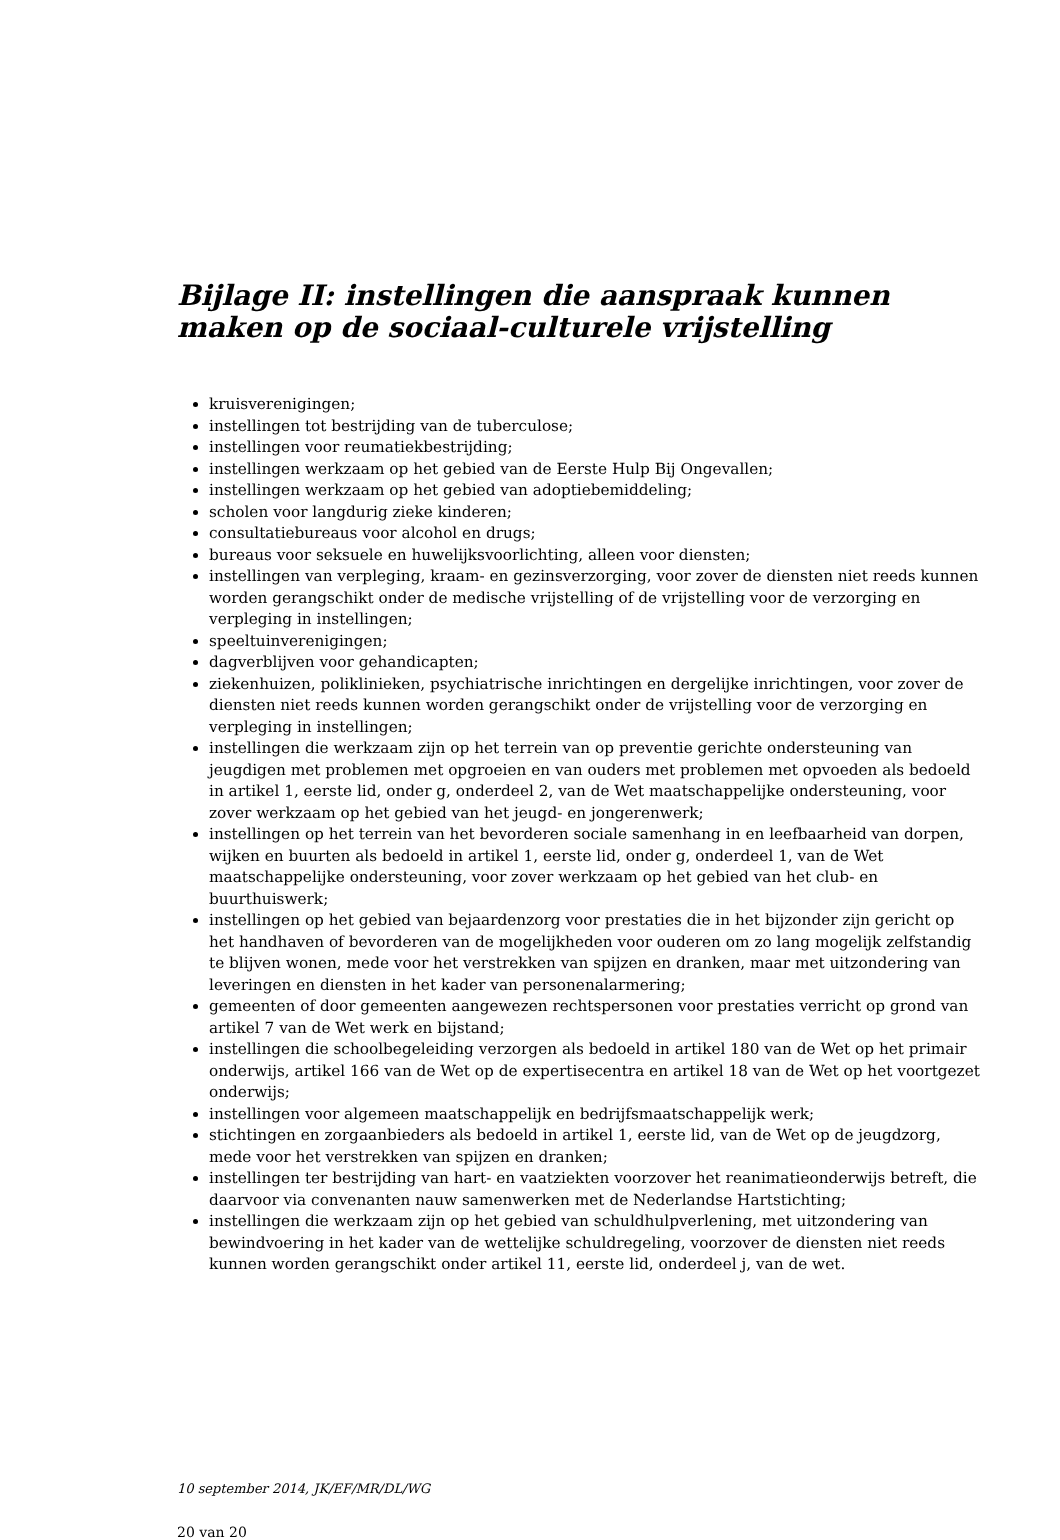Bijlage II: instellingen die aanspraak kunnen maken op de sociaal-culturele vrijstelling
kruisverenigingen;
instellingen tot bestrijding van de tuberculose;
instellingen voor reumatiekbestrijding;
instellingen werkzaam op het gebied van de Eerste Hulp Bij Ongevallen;
instellingen werkzaam op het gebied van adoptiebemiddeling;
scholen voor langdurig zieke kinderen;
consultatiebureaus voor alcohol en drugs;
bureaus voor seksuele en huwelijksvoorlichting, alleen voor diensten;
instellingen van verpleging, kraam- en gezinsverzorging, voor zover de diensten niet reeds kunnen worden gerangschikt onder de medische vrijstelling of de vrijstelling voor de verzorging en verpleging in instellingen;
speeltuinverenigingen;
dagverblijven voor gehandicapten;
ziekenhuizen, poliklinieken, psychiatrische inrichtingen en dergelijke inrichtingen, voor zover de diensten niet reeds kunnen worden gerangschikt onder de vrijstelling voor de verzorging en verpleging in instellingen;
instellingen die werkzaam zijn op het terrein van op preventie gerichte ondersteuning van jeugdigen met problemen met opgroeien en van ouders met problemen met opvoeden als bedoeld in artikel 1, eerste lid, onder g, onderdeel 2, van de Wet maatschappelijke ondersteuning, voor zover werkzaam op het gebied van het jeugd- en jongerenwerk;
instellingen op het terrein van het bevorderen sociale samenhang in en leefbaarheid van dorpen, wijken en buurten als bedoeld in artikel 1, eerste lid, onder g, onderdeel 1, van de Wet maatschappelijke ondersteuning, voor zover werkzaam op het gebied van het club- en buurthuiswerk;
instellingen op het gebied van bejaardenzorg voor prestaties die in het bijzonder zijn gericht op het handhaven of bevorderen van de mogelijkheden voor ouderen om zo lang mogelijk zelfstandig te blijven wonen, mede voor het verstrekken van spijzen en dranken, maar met uitzondering van leveringen en diensten in het kader van personenalarmering;
gemeenten of door gemeenten aangewezen rechtspersonen voor prestaties verricht op grond van artikel 7 van de Wet werk en bijstand;
instellingen die schoolbegeleiding verzorgen als bedoeld in artikel 180 van de Wet op het primair onderwijs, artikel 166 van de Wet op de expertisecentra en artikel 18 van de Wet op het voortgezet onderwijs;
instellingen voor algemeen maatschappelijk en bedrijfsmaatschappelijk werk;
stichtingen en zorgaanbieders als bedoeld in artikel 1, eerste lid, van de Wet op de jeugdzorg, mede voor het verstrekken van spijzen en dranken;
instellingen ter bestrijding van hart- en vaatziekten voorzover het reanimatieonderwijs betreft, die daarvoor via convenanten nauw samenwerken met de Nederlandse Hartstichting;
instellingen die werkzaam zijn op het gebied van schuldhulpverlening, met uitzondering van bewindvoering in het kader van de wettelijke schuldregeling, voorzover de diensten niet reeds kunnen worden gerangschikt onder artikel 11, eerste lid, onderdeel j, van de wet.
10 september 2014, JK/EF/MR/DL/WG
20 van 20